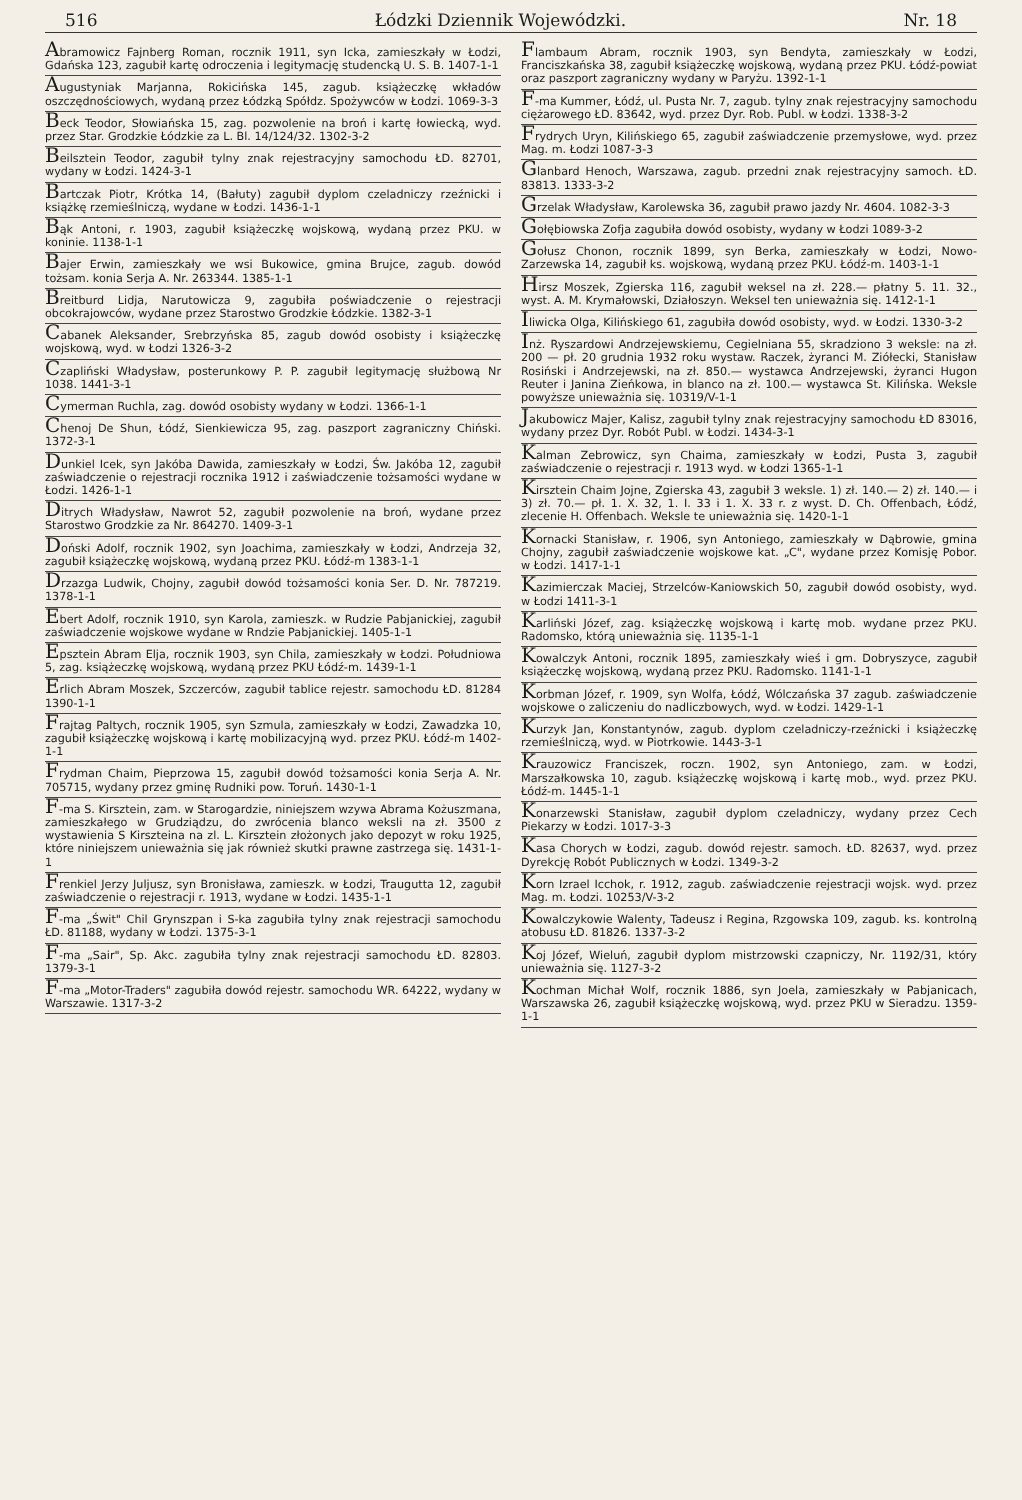516 Łódzki Dziennik Wojewódzki. Nr. 18
Abramowicz Fajnberg Roman, rocznik 1911, syn Icka, zamieszkały w Łodzi, Gdańska 123, zagubił kartę odroczenia i legitymację studencką U. S. B. 1407-1-1
Augustyniak Marjanna, Rokicińska 145, zagub. książeczkę wkładów oszczędnościowych, wydaną przez Łódzką Spółdz. Spożywców w Łodzi. 1069-3-3
Beck Teodor, Słowiańska 15, zag. pozwolenie na broń i kartę łowiecką, wyd. przez Star. Grodzkie Łódzkie za L. Bl. 14/124/32. 1302-3-2
Beilsztein Teodor, zagubił tylny znak rejestracyjny samochodu ŁD. 82701, wydany w Łodzi. 1424-3-1
Bartczak Piotr, Krótka 14, (Bałuty) zagubił dyplom czeladniczy rzeźnicki i książkę rzemieślniczą, wydane w Łodzi. 1436-1-1
Bąk Antoni, r. 1903, zagubił książeczkę wojskową, wydaną przez PKU. w koninie. 1138-1-1
Bajer Erwin, zamieszkały we wsi Bukowice, gmina Brujce, zagub. dowód tożsam. konia Serja A. Nr. 263344. 1385-1-1
Breitburd Lidja, Narutowicza 9, zagubiła poświadczenie o rejestracji obcokrajowców, wydane przez Starostwo Grodzkie Łódzkie. 1382-3-1
Cabanek Aleksander, Srebrzyńska 85, zagub dowód osobisty i książeczkę wojskową, wyd. w Łodzi 1326-3-2
Czapliński Władysław, posterunkowy P. P. zagubił legitymację służbową Nr 1038. 1441-3-1
Cymerman Ruchla, zag. dowód osobisty wydany w Łodzi. 1366-1-1
Chenoj De Shun, Łódź, Sienkiewicza 95, zag. paszport zagraniczny Chiński. 1372-3-1
Dunkiel Icek, syn Jakóba Dawida, zamieszkały w Łodzi, Św. Jakóba 12, zagubił zaświadczenie o rejestracji rocznika 1912 i zaświadczenie tożsamości wydane w Łodzi. 1426-1-1
Ditrych Władysław, Nawrot 52, zagubił pozwolenie na broń, wydane przez Starostwo Grodzkie za Nr. 864270. 1409-3-1
Doński Adolf, rocznik 1902, syn Joachima, zamieszkały w Łodzi, Andrzeja 32, zagubił książeczkę wojskową, wydaną przez PKU. Łódź-m 1383-1-1
Drzazga Ludwik, Chojny, zagubił dowód tożsamości konia Ser. D. Nr. 787219. 1378-1-1
Ebert Adolf, rocznik 1910, syn Karola, zamieszk. w Rudzie Pabjanickiej, zagubił zaświadczenie wojskowe wydane w Rndzie Pabjanickiej. 1405-1-1
Epsztein Abram Elja, rocznik 1903, syn Chila, zamieszkały w Łodzi. Południowa 5, zag. książeczkę wojskową, wydaną przez PKU Łódź-m. 1439-1-1
Erlich Abram Moszek, Szczerców, zagubił tablice rejestr. samochodu ŁD. 81284 1390-1-1
Frajtag Paltych, rocznik 1905, syn Szmula, zamieszkały w Łodzi, Zawadzka 10, zagubił książeczkę wojskową i kartę mobilizacyjną wyd. przez PKU. Łódź-m 1402-1-1
Frydman Chaim, Pieprzowa 15, zagubił dowód tożsamości konia Serja A. Nr. 705715, wydany przez gminę Rudniki pow. Toruń. 1430-1-1
F-ma S. Kirsztein, zam. w Starogardzie, niniejszem wzywa Abrama Kożuszmana, zamieszkałego w Grudziądzu, do zwrócenia blanco weksli na zł. 3500 z wystawienia S Kirszteina na zl. L. Kirsztein złożonych jako depozyt w roku 1925, które niniejszem unieważnia się jak również skutki prawne zastrzega się. 1431-1-1
Frenkiel Jerzy Juljusz, syn Bronisława, zamieszk. w Łodzi, Traugutta 12, zagubił zaświadczenie o rejestracji r. 1913, wydane w Łodzi. 1435-1-1
F-ma „Świt" Chil Grynszpan i S-ka zagubiła tylny znak rejestracji samochodu ŁD. 81188, wydany w Łodzi. 1375-3-1
F-ma „Sair", Sp. Akc. zagubiła tylny znak rejestracji samochodu ŁD. 82803. 1379-3-1
F-ma „Motor-Traders" zagubiła dowód rejestr. samochodu WR. 64222, wydany w Warszawie. 1317-3-2
Flambaum Abram, rocznik 1903, syn Bendyta, zamieszkały w Łodzi, Franciszkańska 38, zagubił książeczkę wojskową, wydaną przez PKU. Łódź-powiat oraz paszport zagraniczny wydany w Paryżu. 1392-1-1
F-ma Kummer, Łódź, ul. Pusta Nr. 7, zagub. tylny znak rejestracyjny samochodu ciężarowego ŁD. 83642, wyd. przez Dyr. Rob. Publ. w Łodzi. 1338-3-2
Frydrych Uryn, Kilińskiego 65, zagubił zaświadczenie przemysłowe, wyd. przez Mag. m. Łodzi 1087-3-3
Glanbard Henoch, Warszawa, zagub. przedni znak rejestracyjny samoch. ŁD. 83813. 1333-3-2
Grzelak Władysław, Karolewska 36, zagubił prawo jazdy Nr. 4604. 1082-3-3
Gołębiowska Zofja zagubiła dowód osobisty, wydany w Łodzi 1089-3-2
Gołusz Chonon, rocznik 1899, syn Berka, zamieszkały w Łodzi, Nowo-Zarzewska 14, zagubił ks. wojskową, wydaną przez PKU. Łódź-m. 1403-1-1
Hirsz Moszek, Zgierska 116, zagubił weksel na zł. 228.— płatny 5. 11. 32., wyst. A. M. Krymałowski, Działoszyn. Weksel ten unieważnia się. 1412-1-1
Iliwicka Olga, Kilińskiego 61, zagubiła dowód osobisty, wyd. w Łodzi. 1330-3-2
Inż. Ryszardowi Andrzejewskiemu, Cegielniana 55, skradziono 3 weksle: na zł. 200 — pł. 20 grudnia 1932 roku wystaw. Raczek, żyranci M. Ziółecki, Stanisław Rosiński i Andrzejewski, na zł. 850.— wystawca Andrzejewski, żyranci Hugon Reuter i Janina Zieńkowa, in blanco na zł. 100.— wystawca St. Kilińska. Weksle powyższe unieważnia się. 10319/V-1-1
Jakubowicz Majer, Kalisz, zagubił tylny znak rejestracyjny samochodu ŁD 83016, wydany przez Dyr. Robót Publ. w Łodzi. 1434-3-1
Kalman Zebrowicz, syn Chaima, zamieszkały w Łodzi, Pusta 3, zagubił zaświadczenie o rejestracji r. 1913 wyd. w Łodzi 1365-1-1
Kirsztein Chaim Jojne, Zgierska 43, zagubił 3 weksle. 1) zł. 140.— 2) zł. 140.— i 3) zł. 70.— pł. 1. X. 32, 1. I. 33 i 1. X. 33 r. z wyst. D. Ch. Offenbach, Łódź, zlecenie H. Offenbach. Weksle te unieważnia się. 1420-1-1
Kornacki Stanisław, r. 1906, syn Antoniego, zamieszkały w Dąbrowie, gmina Chojny, zagubił zaświadczenie wojskowe kat. „C", wydane przez Komisję Pobor. w Łodzi. 1417-1-1
Kazimierczak Maciej, Strzelców-Kaniowskich 50, zagubił dowód osobisty, wyd. w Łodzi 1411-3-1
Karliński Józef, zag. książeczkę wojskową i kartę mob. wydane przez PKU. Radomsko, którą unieważnia się. 1135-1-1
Kowalczyk Antoni, rocznik 1895, zamieszkały wieś i gm. Dobryszyce, zagubił książeczkę wojskową, wydaną przez PKU. Radomsko. 1141-1-1
Korbman Józef, r. 1909, syn Wolfa, Łódź, Wólczańska 37 zagub. zaświadczenie wojskowe o zaliczeniu do nadliczbowych, wyd. w Łodzi. 1429-1-1
Kurzyk Jan, Konstantynów, zagub. dyplom czeladniczy-rzeźnicki i książeczkę rzemieślniczą, wyd. w Piotrkowie. 1443-3-1
Krauzowicz Franciszek, roczn. 1902, syn Antoniego, zam. w Łodzi, Marszałkowska 10, zagub. książeczkę wojskową i kartę mob., wyd. przez PKU. Łódź-m. 1445-1-1
Konarzewski Stanisław, zagubił dyplom czeladniczy, wydany przez Cech Piekarzy w Łodzi. 1017-3-3
Kasa Chorych w Łodzi, zagub. dowód rejestr. samoch. ŁD. 82637, wyd. przez Dyrekcję Robót Publicznych w Łodzi. 1349-3-2
Korn Izrael Icchok, r. 1912, zagub. zaświadczenie rejestracji wojsk. wyd. przez Mag. m. Łodzi. 10253/V-3-2
Kowalczykowie Walenty, Tadeusz i Regina, Rzgowska 109, zagub. ks. kontrolną atobusu ŁD. 81826. 1337-3-2
Koj Józef, Wieluń, zagubił dyplom mistrzowski czapniczy, Nr. 1192/31, który unieważnia się. 1127-3-2
Kochman Michał Wolf, rocznik 1886, syn Joela, zamieszkały w Pabjanicach, Warszawska 26, zagubił książeczkę wojskową, wyd. przez PKU w Sieradzu. 1359-1-1